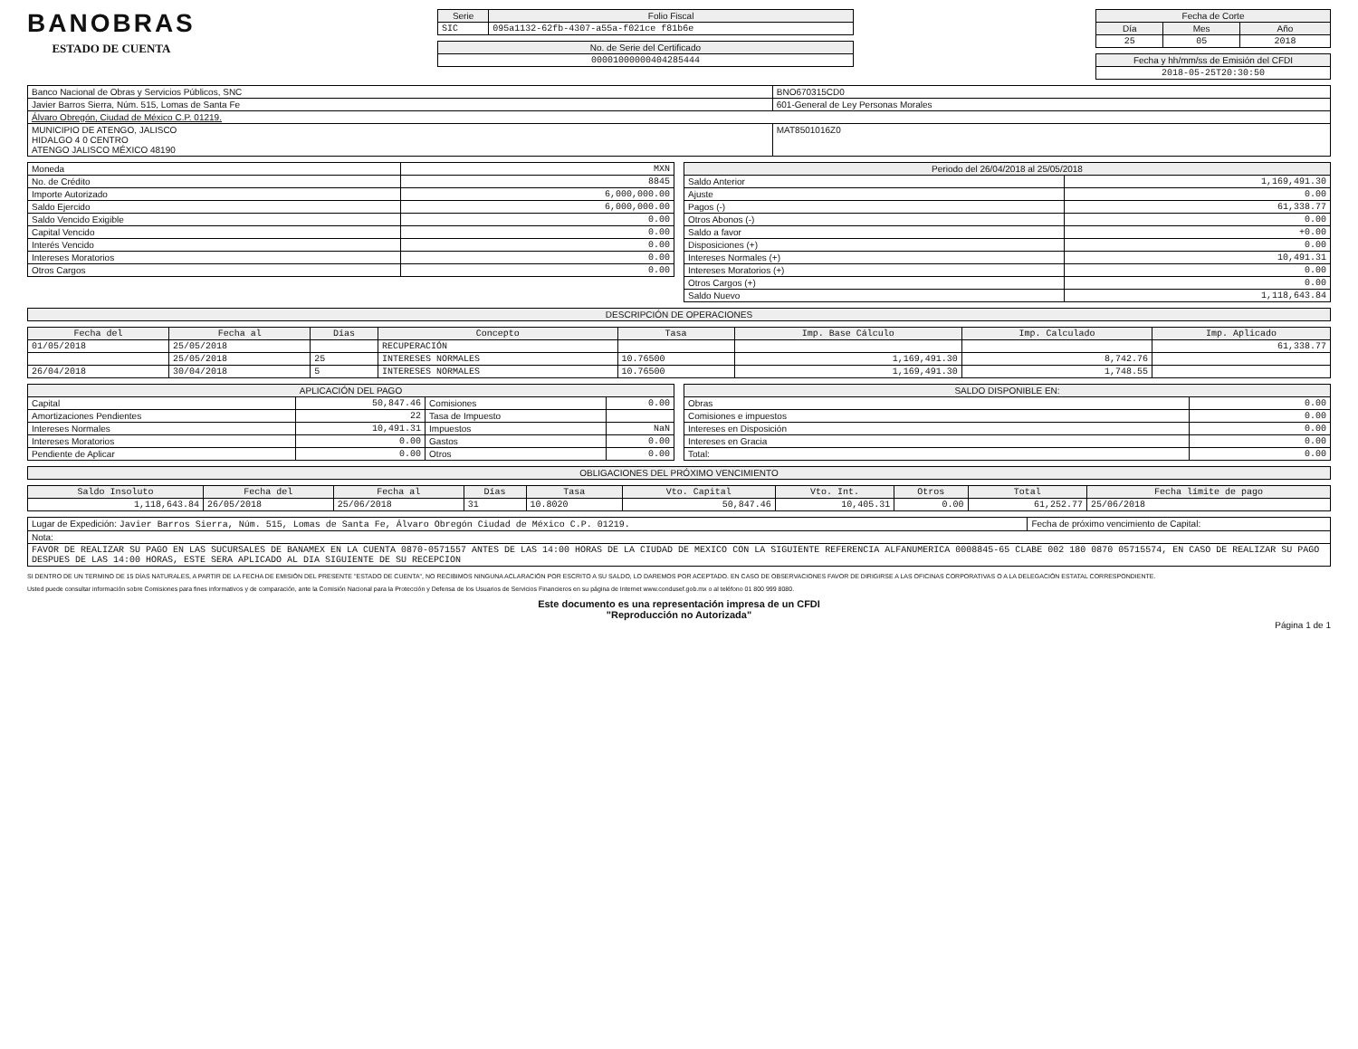BANOBRAS
ESTADO DE CUENTA
| Serie | Folio Fiscal |
| --- | --- |
| SIC | 095a1132-62fb-4307-a55a-f021ce f81b6e |
| No. de Serie del Certificado |
| --- |
| 00001000000404285444 |
| Fecha de Corte | | |
| --- | --- | --- |
| Día | Mes | Año |
| 25 | 05 | 2018 |
| Fecha y hh/mm/ss de Emisión del CFDI |
| --- |
| 2018-05-25T20:30:50 |
| Banco Nacional de Obras y Servicios Públicos, SNC | BNO670315CD0 |
| Javier Barros Sierra, Núm. 515, Lomas de Santa Fe | 601-General de Ley Personas Morales |
| Álvaro Obregón, Ciudad de México C.P. 0121 9. | |
| MUNICIPIO DE ATENGO, JALISCO HIDALGO 4 0 CENTRO ATENGO JALISCO MÉXICO 48190 | MAT8501016Z0 |
| Moneda | MXN |
| No. de Crédito | 8845 |
| Importe Autorizado | 6,000,000.00 |
| Saldo Ejercido | 6,000,000.00 |
| Saldo Vencido Exigible | 0.00 |
| Capital Vencido | 0.00 |
| Interés Vencido | 0.00 |
| Intereses Moratorios | 0.00 |
| Otros Cargos | 0.00 |
| Periodo del 26/04/2018 al 25/05/2018 | |
| --- | --- |
| Saldo Anterior | 1,169,491.30 |
| Ajuste | 0.00 |
| Pagos (-) | 61,338.77 |
| Otros Abonos (-) | 0.00 |
| Saldo a favor | +0.00 |
| Disposiciones (+) | 0.00 |
| Intereses Normales (+) | 10,491.31 |
| Intereses Moratorios (+) | 0.00 |
| Otros Cargos (+) | 0.00 |
| Saldo Nuevo | 1,118,643.84 |
| DESCRIPCIÓN DE OPERACIONES |
| --- |
| Fecha del | Fecha al | Días | Concepto | Tasa | Imp. Base Cálculo | Imp. Calculado | Imp. Aplicado |
| --- | --- | --- | --- | --- | --- | --- | --- |
| 01/05/2018 | 25/05/2018 | | RECUPERACIÓN | | | | 61,338.77 |
| | 25/05/2018 | 25 | INTERESES NORMALES | 10.76500 | 1,169,491.30 | 8,742.76 | |
| 26/04/2018 | 30/04/2018 | 5 | INTERESES NORMALES | 10.76500 | 1,169,491.30 | 1,748.55 | |
| APLICACIÓN DEL PAGO | | | |
| --- | --- | --- | --- |
| Capital | 50,847.46 | Comisiones | 0.00 |
| Amortizaciones Pendientes | 22 | Tasa de Impuesto | |
| Intereses Normales | 10,491.31 | Impuestos | NaN |
| Intereses Moratorios | 0.00 | Gastos | 0.00 |
| Pendiente de Aplicar | 0.00 | Otros | 0.00 |
| SALDO DISPONIBLE EN: | |
| --- | --- |
| Obras | 0.00 |
| Comisiones e impuestos | 0.00 |
| Intereses en Disposición | 0.00 |
| Intereses en Gracia | 0.00 |
| Total: | 0.00 |
| OBLIGACIONES DEL PRÓXIMO VENCIMIENTO |
| --- |
| Saldo Insoluto | Fecha del | Fecha al | Días | Tasa | Vto. Capital | Vto. Int. | Otros | Total | Fecha límite de pago |
| --- | --- | --- | --- | --- | --- | --- | --- | --- | --- |
| 1,118,643.84 | 26/05/2018 | 25/06/2018 | 31 | 10.8020 | 50,847.46 | 10,405.31 | 0.00 | 61,252.77 | 25/06/2018 |
| Lugar de Expedición: Javier Barros Sierra, Núm. 515, Lomas de Santa Fe, Álvaro Obregón Ciudad de México C.P. 01219. | Fecha de próximo vencimiento de Capital: |
| Nota: | |
| FAVOR DE REALIZAR SU PAGO EN LAS SUCURSALES DE BANAMEX EN LA CUENTA 0870-0571557 ANTES DE LAS 14:00 HORAS DE LA CIUDAD DE MEXICO CON LA SIGUIENTE REFERENCIA ALFANUMERICA 0008845-65 CLABE 002 180 0870 05715574, EN CASO DE REALIZAR SU PAGO DESPUES DE LAS 14:00 HORAS, ESTE SERA APLICADO AL DIA SIGUIENTE DE SU RECEPCION | |
SI DENTRO DE UN TERMINO DE 15 DÍAS NATURALES, A PARTIR DE LA FECHA DE EMISIÓN DEL PRESENTE "ESTADO DE CUENTA", NO RECIBIMOS NINGUNA ACLARACIÓN POR ESCRITO A SU SALDO, LO DAREMOS POR ACEPTADO. EN CASO DE OBSERVACIONES FAVOR DE DIRIGIRSE A LAS OFICINAS CORPORATIVAS O A LA DELEGACIÓN ESTATAL CORRESPONDIENTE.
Usted puede consultar información sobre Comisiones para fines informativos y de comparación, ante la Comisión Nacional para la Protección y Defensa de los Usuarios de Servicios Financieros en su página de Internet www.condusef.gob.mx o al teléfono 01 800 999 8080.
Este documento es una representación impresa de un CFDI
"Reproducción no Autorizada"
Página 1 de 1